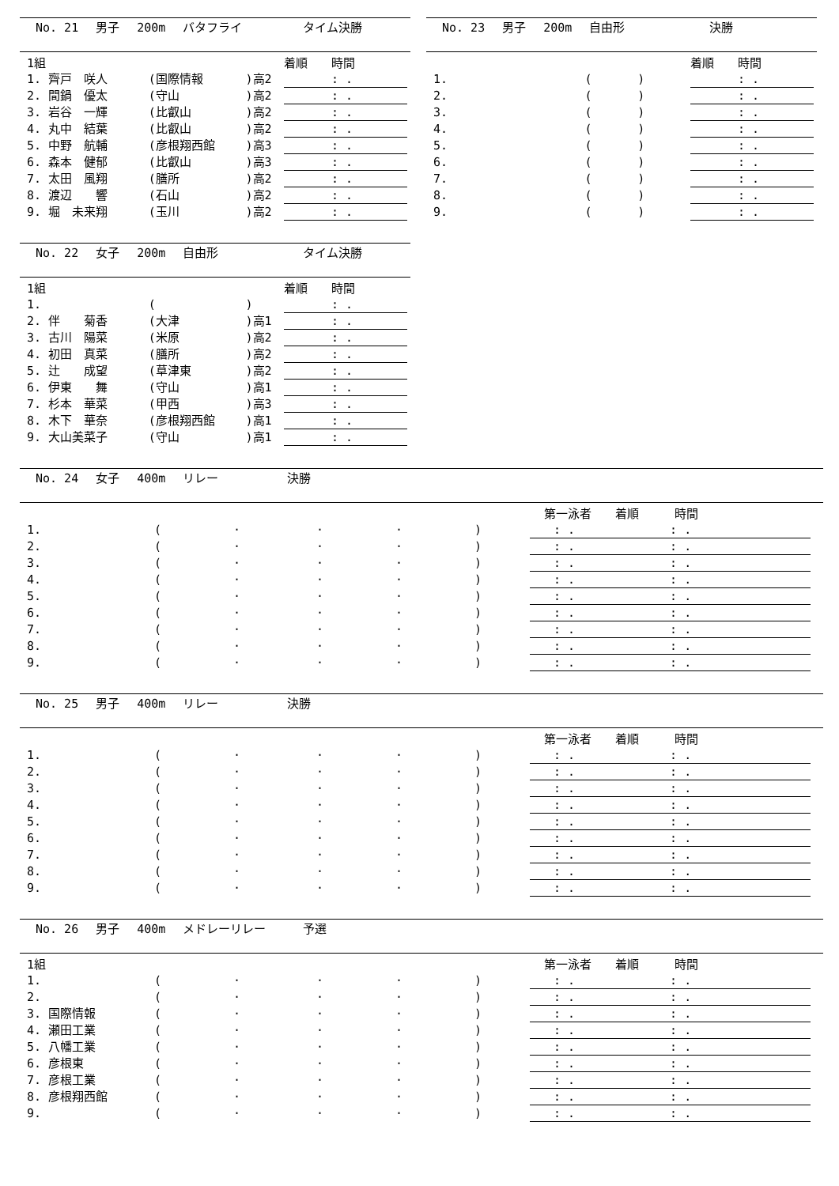No. 21 男子 200m バタフライ タイム決勝
| 1組 | | | | 着順 時間 |
| 1. 齊戸 咲人 | (国際情報 | )高2 | | : . |
| 2. 間鍋 優太 | (守山 | )高2 | | : . |
| 3. 岩谷 一輝 | (比叡山 | )高2 | | : . |
| 4. 丸中 結葉 | (比叡山 | )高2 | | : . |
| 5. 中野 航輔 | (彦根翔西館 | )高3 | | : . |
| 6. 森本 健郁 | (比叡山 | )高3 | | : . |
| 7. 太田 風翔 | (膳所 | )高2 | | : . |
| 8. 渡辺 響 | (石山 | )高2 | | : . |
| 9. 堀 未来翔 | (玉川 | )高2 | | : . |
No. 22 女子 200m 自由形 タイム決勝
| 1組 | | | | 着順 時間 |
| 1. | ( | ) | | : . |
| 2. 伴 菊香 | (大津 | )高1 | | : . |
| 3. 古川 陽菜 | (米原 | )高2 | | : . |
| 4. 初田 真菜 | (膳所 | )高2 | | : . |
| 5. 辻 成望 | (草津東 | )高2 | | : . |
| 6. 伊東 舞 | (守山 | )高1 | | : . |
| 7. 杉本 華菜 | (甲西 | )高3 | | : . |
| 8. 木下 華奈 | (彦根翔西館 | )高1 | | : . |
| 9. 大山美菜子 | (守山 | )高1 | | : . |
No. 23 男子 200m 自由形 決勝
| | | | | 着順 時間 |
| 1. | ( | ) | | : . |
| 2. | ( | ) | | : . |
| 3. | ( | ) | | : . |
| 4. | ( | ) | | : . |
| 5. | ( | ) | | : . |
| 6. | ( | ) | | : . |
| 7. | ( | ) | | : . |
| 8. | ( | ) | | : . |
| 9. | ( | ) | | : . |
No. 24 女子 400m リレー 決勝
| | | | | | | 第一泳者 着順 時間 |
| 1. | ( | · | · | · | ) | : . : . |
| 2. | ( | · | · | · | ) | : . : . |
| 3. | ( | · | · | · | ) | : . : . |
| 4. | ( | · | · | · | ) | : . : . |
| 5. | ( | · | · | · | ) | : . : . |
| 6. | ( | · | · | · | ) | : . : . |
| 7. | ( | · | · | · | ) | : . : . |
| 8. | ( | · | · | · | ) | : . : . |
| 9. | ( | · | · | · | ) | : . : . |
No. 25 男子 400m リレー 決勝
| | | | | | | 第一泳者 着順 時間 |
| 1. | ( | · | · | · | ) | : . : . |
| 2. | ( | · | · | · | ) | : . : . |
| 3. | ( | · | · | · | ) | : . : . |
| 4. | ( | · | · | · | ) | : . : . |
| 5. | ( | · | · | · | ) | : . : . |
| 6. | ( | · | · | · | ) | : . : . |
| 7. | ( | · | · | · | ) | : . : . |
| 8. | ( | · | · | · | ) | : . : . |
| 9. | ( | · | · | · | ) | : . : . |
No. 26 男子 400m メドレーリレー 予選
| 1組 | | | | | | 第一泳者 着順 時間 |
| 1. | ( | · | · | · | ) | : . : . |
| 2. | ( | · | · | · | ) | : . : . |
| 3. 国際情報 | ( | · | · | · | ) | : . : . |
| 4. 瀬田工業 | ( | · | · | · | ) | : . : . |
| 5. 八幡工業 | ( | · | · | · | ) | : . : . |
| 6. 彦根東 | ( | · | · | · | ) | : . : . |
| 7. 彦根工業 | ( | · | · | · | ) | : . : . |
| 8. 彦根翔西館 | ( | · | · | · | ) | : . : . |
| 9. | ( | · | · | · | ) | : . : . |